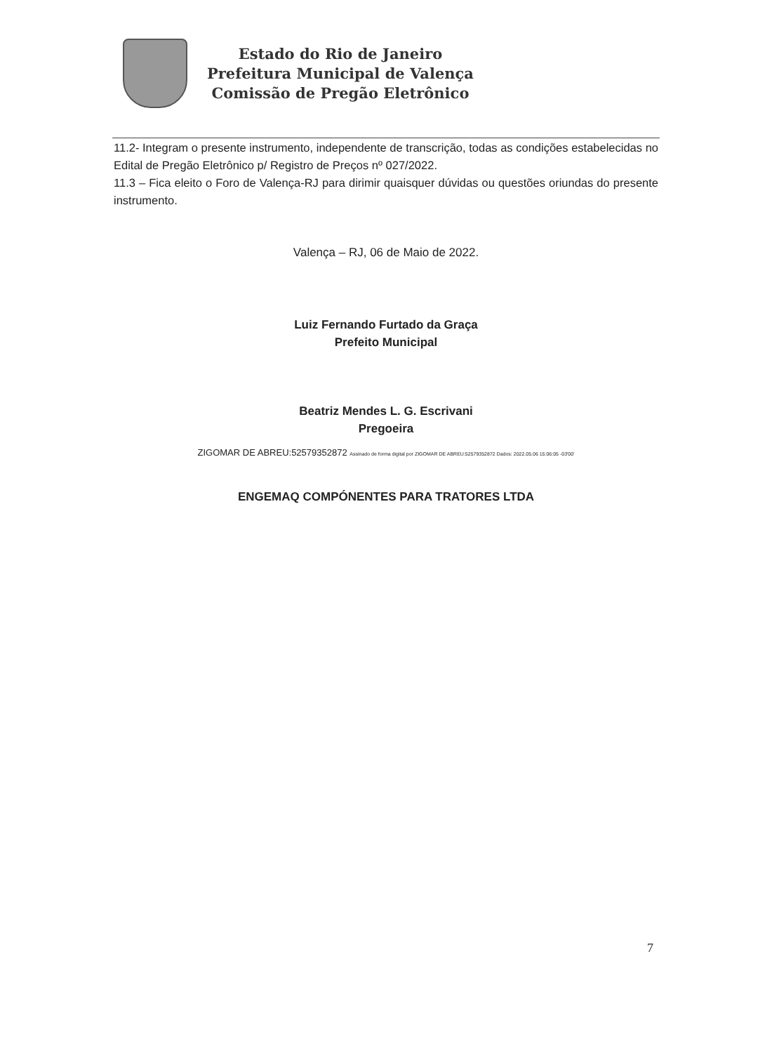Estado do Rio de Janeiro
Prefeitura Municipal de Valença
Comissão de Pregão Eletrônico
11.2- Integram o presente instrumento, independente de transcrição, todas as condições estabelecidas no Edital de Pregão Eletrônico p/ Registro de Preços nº 027/2022.
11.3 – Fica eleito o Foro de Valença-RJ para dirimir quaisquer dúvidas ou questões oriundas do presente instrumento.
Valença – RJ, 06 de Maio de 2022.
Luiz Fernando Furtado da Graça
Prefeito Municipal
Beatriz Mendes L. G. Escrivani
Pregoeira
ZIGOMAR DE ABREU:52579352872 Assinado de forma digital por ZIGOMAR DE ABREU:52579352872 Dados: 2022.05.06 15:06:05 -03'00'
ENGEMAQ COMPÓNENTES PARA TRATORES LTDA
7